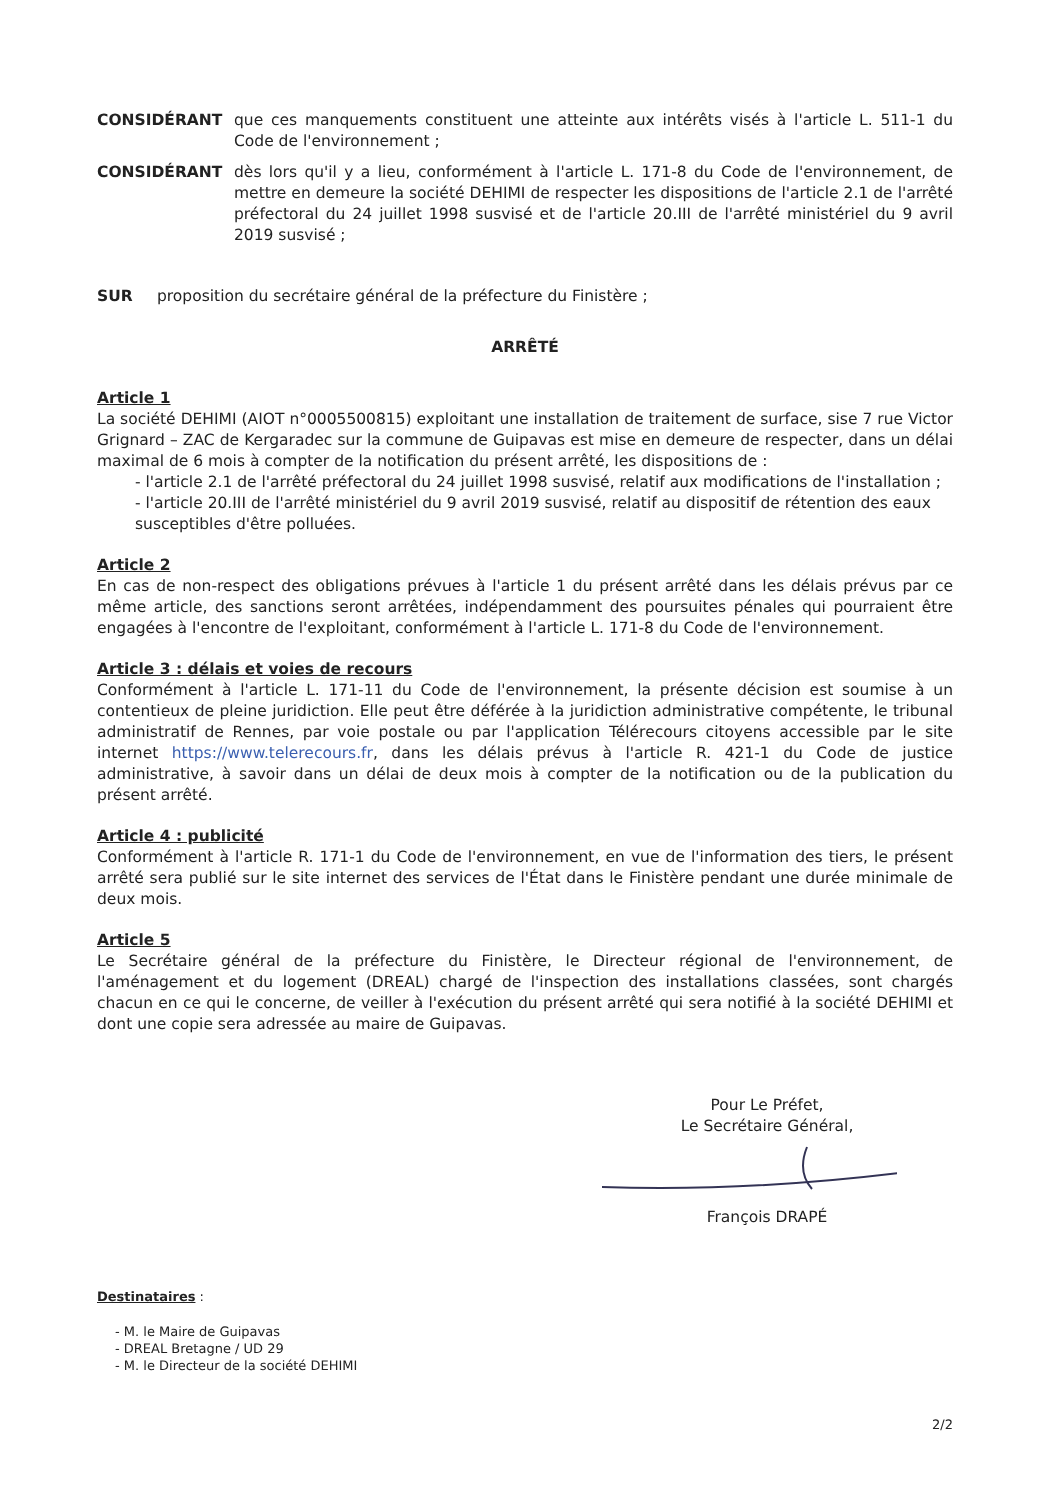CONSIDÉRANT que ces manquements constituent une atteinte aux intérêts visés à l'article L. 511-1 du Code de l'environnement ;
CONSIDÉRANT dès lors qu'il y a lieu, conformément à l'article L. 171-8 du Code de l'environnement, de mettre en demeure la société DEHIMI de respecter les dispositions de l'article 2.1 de l'arrêté préfectoral du 24 juillet 1998 susvisé et de l'article 20.III de l'arrêté ministériel du 9 avril 2019 susvisé ;
SUR proposition du secrétaire général de la préfecture du Finistère ;
ARRÊTÉ
Article 1
La société DEHIMI (AIOT n°0005500815) exploitant une installation de traitement de surface, sise 7 rue Victor Grignard – ZAC de Kergaradec sur la commune de Guipavas est mise en demeure de respecter, dans un délai maximal de 6 mois à compter de la notification du présent arrêté, les dispositions de :
- l'article 2.1 de l'arrêté préfectoral du 24 juillet 1998 susvisé, relatif aux modifications de l'installation ;
- l'article 20.III de l'arrêté ministériel du 9 avril 2019 susvisé, relatif au dispositif de rétention des eaux susceptibles d'être polluées.
Article 2
En cas de non-respect des obligations prévues à l'article 1 du présent arrêté dans les délais prévus par ce même article, des sanctions seront arrêtées, indépendamment des poursuites pénales qui pourraient être engagées à l'encontre de l'exploitant, conformément à l'article L. 171-8 du Code de l'environnement.
Article 3 : délais et voies de recours
Conformément à l'article L. 171-11 du Code de l'environnement, la présente décision est soumise à un contentieux de pleine juridiction. Elle peut être déférée à la juridiction administrative compétente, le tribunal administratif de Rennes, par voie postale ou par l'application Télérecours citoyens accessible par le site internet https://www.telerecours.fr, dans les délais prévus à l'article R. 421-1 du Code de justice administrative, à savoir dans un délai de deux mois à compter de la notification ou de la publication du présent arrêté.
Article 4 : publicité
Conformément à l'article R. 171-1 du Code de l'environnement, en vue de l'information des tiers, le présent arrêté sera publié sur le site internet des services de l'État dans le Finistère pendant une durée minimale de deux mois.
Article 5
Le Secrétaire général de la préfecture du Finistère, le Directeur régional de l'environnement, de l'aménagement et du logement (DREAL) chargé de l'inspection des installations classées, sont chargés chacun en ce qui le concerne, de veiller à l'exécution du présent arrêté qui sera notifié à la société DEHIMI et dont une copie sera adressée au maire de Guipavas.
Pour Le Préfet,
Le Secrétaire Général,
François DRAPÉ
Destinataires :
- M. le Maire de Guipavas
- DREAL Bretagne / UD 29
- M. le Directeur de la société DEHIMI
2/2